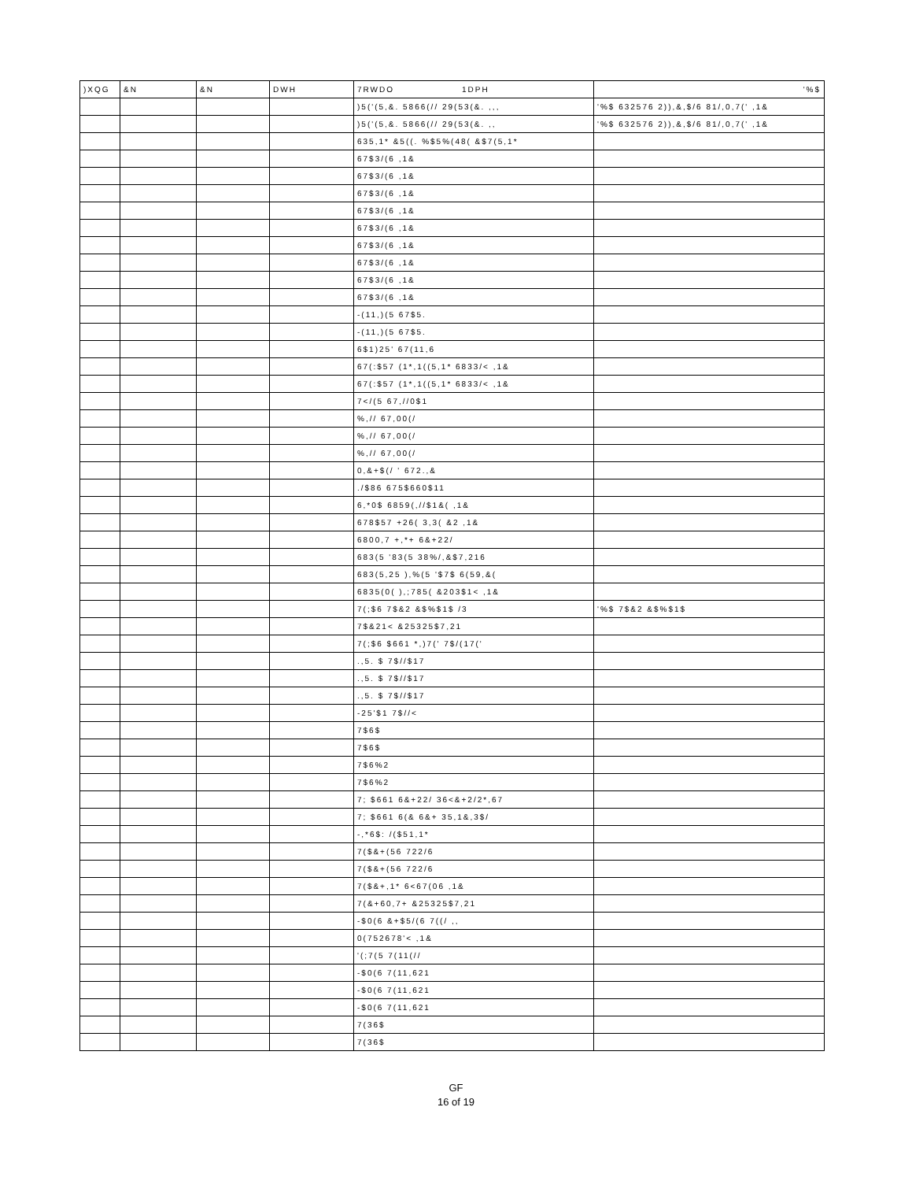| )XQG | &N | &N | DWH | 7RWDO 1DPH | '%$ |
| --- | --- | --- | --- | --- | --- |
| | | | | )5('(5,&. 5866(// 29(53(&. ,,, | '%$ 632576 2)),&,$/6 81/,0,7(' ,1& |
| | | | | )5('(5,&. 5866(// 29(53(&. ,, | '%$ 632576 2)),&,$/6 81/,0,7(' ,1& |
| | | | | 635,1* &5((. %$5%(48( &$7(5,1* | |
| | | | | 67$3/(6 ,1& | |
| | | | | 67$3/(6 ,1& | |
| | | | | 67$3/(6 ,1& | |
| | | | | 67$3/(6 ,1& | |
| | | | | 67$3/(6 ,1& | |
| | | | | 67$3/(6 ,1& | |
| | | | | 67$3/(6 ,1& | |
| | | | | 67$3/(6 ,1& | |
| | | | | 67$3/(6 ,1& | |
| | | | | -(11,)(5 67$5. | |
| | | | | -(11,)(5 67$5. | |
| | | | | 6$1)25' 67(11,6 | |
| | | | | 67(:$57 (1*,1((5,1* 6833/< ,1& | |
| | | | | 67(:$57 (1*,1((5,1* 6833/< ,1& | |
| | | | | 7</(5 67,//0$1 | |
| | | | | %,// 67,00(/ | |
| | | | | %,// 67,00(/ | |
| | | | | %,// 67,00(/ | |
| | | | | 0,&+$(/ ' 672.,& | |
| | | | | ./$86 675$660$11 | |
| | | | | 6,*0$ 6859(,//$1&( ,1& | |
| | | | | 678$57 +26( 3,3( &2 ,1& | |
| | | | | 6800,7 +,*+ 6&+22/ | |
| | | | | 683(5 '83(5 38%/,&$7,216 | |
| | | | | 683(5,25 ),%(5 '$7$ 6(59,&( | |
| | | | | 6835(0( ),;785( &203$1< ,1& | |
| | | | | 7(;$6 7$&2 &$%$1$ /3 | '%$ 7$&2 &$%$1$ |
| | | | | 7$&21< &25325$7,21 | |
| | | | | 7(;$6 $661 *,)7(' 7$/(17(' | |
| | | | | .,5. $ 7$//$17 | |
| | | | | .,5. $ 7$//$17 | |
| | | | | .,5. $ 7$//$17 | |
| | | | | -25'$1 7$//< | |
| | | | | 7$6$ | |
| | | | | 7$6$ | |
| | | | | 7$6%2 | |
| | | | | 7$6%2 | |
| | | | | 7; $661 6&+22/ 36<&+2/2*,67 | |
| | | | | 7; $661 6(& 6&+ 35,1&,3$/ | |
| | | | | -,*6$: /($51,1* | |
| | | | | 7($&+(56 722/6 | |
| | | | | 7($&+(56 722/6 | |
| | | | | 7($&+,1* 6<67(06 ,1& | |
| | | | | 7(&+60,7+ &25325$7,21 | |
| | | | | -$0(6 &+$5/(6 7((/ ,, | |
| | | | | 0(752678'< ,1& | |
| | | | | '(;7(5 7(11(// | |
| | | | | -$0(6 7(11,621 | |
| | | | | -$0(6 7(11,621 | |
| | | | | -$0(6 7(11,621 | |
| | | | | 7(36$ | |
| | | | | 7(36$ | |
GF
16 of 19